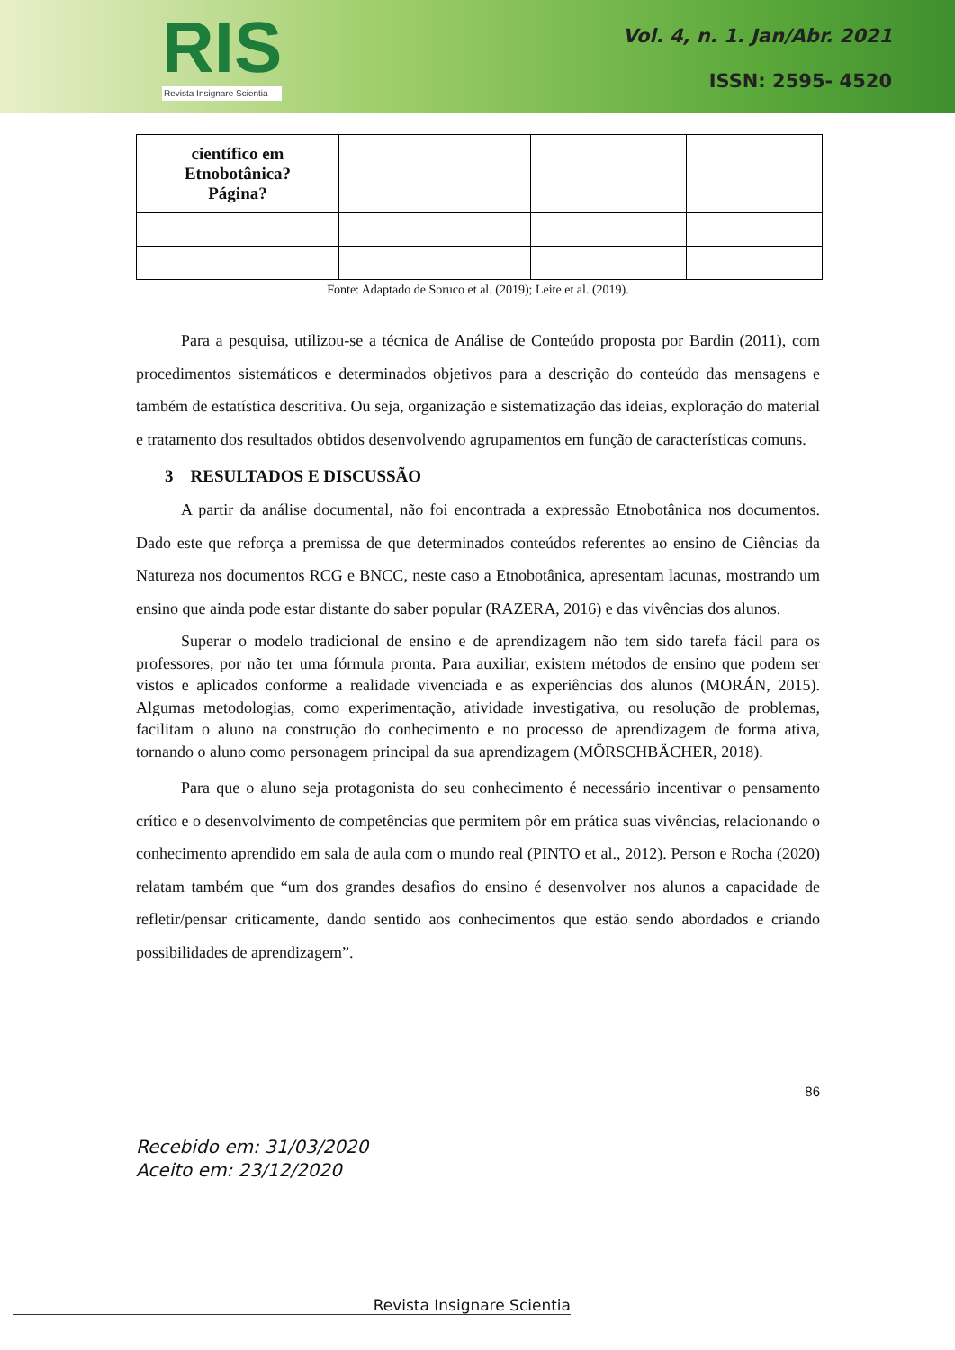RIS
Revista Insignare Scientia
Vol. 4, n. 1. Jan/Abr. 2021
ISSN: 2595- 4520
| científico em Etnobotânica? Página? | | | |
Fonte: Adaptado de Soruco et al. (2019); Leite et al. (2019).
Para a pesquisa, utilizou-se a técnica de Análise de Conteúdo proposta por Bardin (2011), com procedimentos sistemáticos e determinados objetivos para a descrição do conteúdo das mensagens e também de estatística descritiva. Ou seja, organização e sistematização das ideias, exploração do material e tratamento dos resultados obtidos desenvolvendo agrupamentos em função de características comuns.
3 RESULTADOS E DISCUSSÃO
A partir da análise documental, não foi encontrada a expressão Etnobotânica nos documentos. Dado este que reforça a premissa de que determinados conteúdos referentes ao ensino de Ciências da Natureza nos documentos RCG e BNCC, neste caso a Etnobotânica, apresentam lacunas, mostrando um ensino que ainda pode estar distante do saber popular (RAZERA, 2016) e das vivências dos alunos.
Superar o modelo tradicional de ensino e de aprendizagem não tem sido tarefa fácil para os professores, por não ter uma fórmula pronta. Para auxiliar, existem métodos de ensino que podem ser vistos e aplicados conforme a realidade vivenciada e as experiências dos alunos (MORÁN, 2015). Algumas metodologias, como experimentação, atividade investigativa, ou resolução de problemas, facilitam o aluno na construção do conhecimento e no processo de aprendizagem de forma ativa, tornando o aluno como personagem principal da sua aprendizagem (MÖRSCHBÄCHER, 2018).
Para que o aluno seja protagonista do seu conhecimento é necessário incentivar o pensamento crítico e o desenvolvimento de competências que permitem pôr em prática suas vivências, relacionando o conhecimento aprendido em sala de aula com o mundo real (PINTO et al., 2012). Person e Rocha (2020) relatam também que “um dos grandes desafios do ensino é desenvolver nos alunos a capacidade de refletir/pensar criticamente, dando sentido aos conhecimentos que estão sendo abordados e criando possibilidades de aprendizagem”.
86
Recebido em: 31/03/2020
Aceito em: 23/12/2020
Revista Insignare Scientia